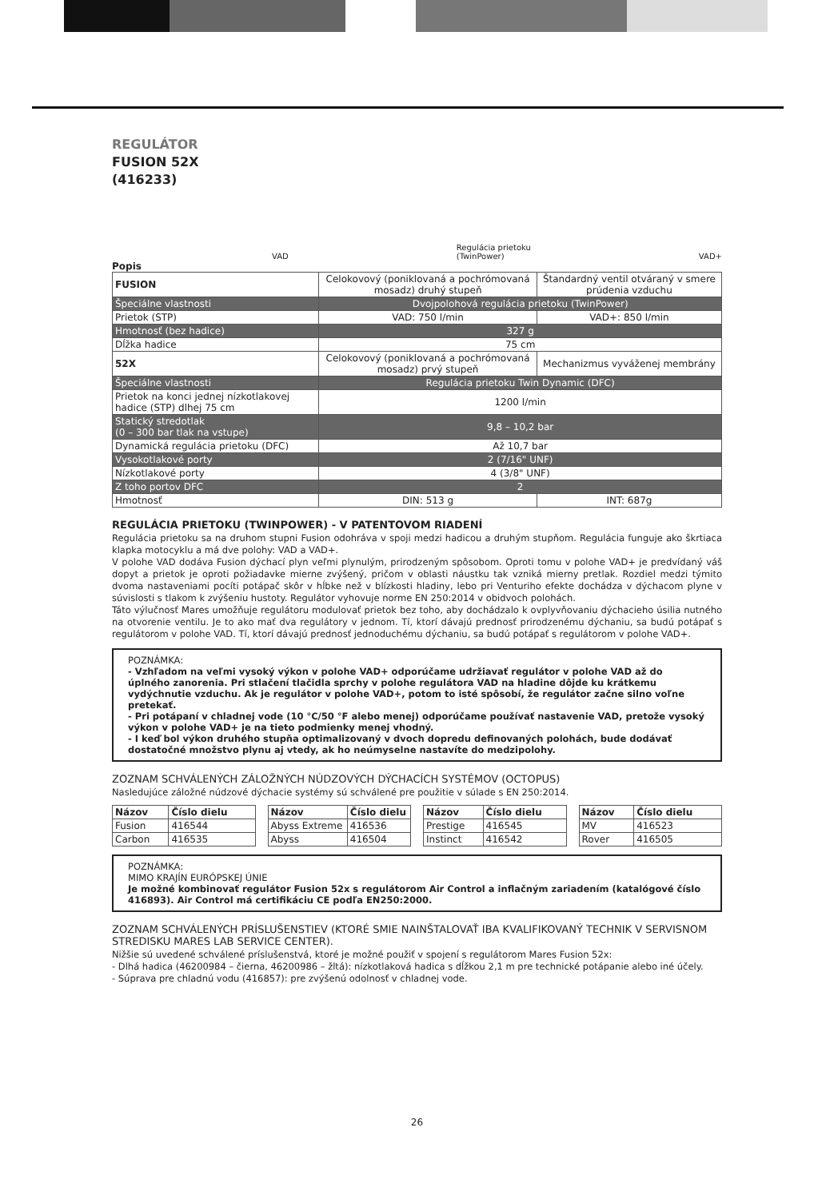REGULÁTOR
FUSION 52X
(416233)
VAD Regulácia prietoku
(TwinPower) VAD+
Popis
| FUSION | Celokovový (poniklovaná a pochrómovaná mosadz) druhý stupeň | Štandardný ventil otváraný v smere prúdenia vzduchu |
| Špeciálne vlastnosti | Dvojpolohová regulácia prietoku (TwinPower) | |
| Prietok (STP) | VAD: 750 l/min | VAD+: 850 l/min |
| Hmotnosť (bez hadice) | 327 g | |
| Dĺžka hadice | 75 cm | |
| 52X | Celokovový (poniklovaná a pochrómovaná mosadz) prvý stupeň | Mechanizmus vyváženej membrány |
| Špeciálne vlastnosti | Regulácia prietoku Twin Dynamic (DFC) | |
| Prietok na konci jednej nízkotlakovej hadice (STP) dlhej 75 cm | 1200 l/min | |
| Statický stredotlak (0 – 300 bar tlak na vstupe) | 9,8 – 10,2 bar | |
| Dynamická regulácia prietoku (DFC) | Až 10,7 bar | |
| Vysokotlakové porty | 2 (7/16" UNF) | |
| Nízkotlakové porty | 4 (3/8" UNF) | |
| Z toho portov DFC | 2 | |
| Hmotnosť | DIN: 513 g | INT: 687g |
REGULÁCIA PRIETOKU (TWINPOWER) - V PATENTOVOM RIADENÍ
Regulácia prietoku sa na druhom stupni Fusion odohráva v spoji medzi hadicou a druhým stupňom. Regulácia funguje ako škrtiaca klapka motocyklu a má dve polohy: VAD a VAD+.
V polohe VAD dodáva Fusion dýchací plyn veľmi plynulým, prirodzeným spôsobom. Oproti tomu v polohe VAD+ je predvídaný váš dopyt a prietok je oproti požiadavke mierne zvýšený, pričom v oblasti náustku tak vzniká mierny pretlak. Rozdiel medzi týmito dvoma nastaveniami pocíti potápač skôr v hĺbke než v blízkosti hladiny, lebo pri Venturiho efekte dochádza v dýchacom plyne v súvislosti s tlakom k zvýšeniu hustoty. Regulátor vyhovuje norme EN 250:2014 v obidvoch polohách.
Táto výlučnosť Mares umožňuje regulátoru modulovať prietok bez toho, aby dochádzalo k ovplyvňovaniu dýchacieho úsilia nutného na otvorenie ventilu. Je to ako mať dva regulátory v jednom. Tí, ktorí dávajú prednosť prirodzenému dýchaniu, sa budú potápať s regulátorom v polohe VAD. Tí, ktorí dávajú prednosť jednoduchému dýchaniu, sa budú potápať s regulátorom v polohe VAD+.
POZNÁMKA:
- Vzhľadom na veľmi vysoký výkon v polohe VAD+ odporúčame udržiavať regulátor v polohe VAD až do úplného zanorenia. Pri stlačení tlačidla sprchy v polohe regulátora VAD na hladine dôjde ku krátkemu vydýchnutie vzduchu. Ak je regulátor v polohe VAD+, potom to isté spôsobí, že regulátor začne silno voľne pretekať.
- Pri potápaní v chladnej vode (10 °C/50 °F alebo menej) odporúčame používať nastavenie VAD, pretože vysoký výkon v polohe VAD+ je na tieto podmienky menej vhodný.
- I keď bol výkon druhého stupňa optimalizovaný v dvoch dopredu definovaných polohách, bude dodávať dostatočné množstvo plynu aj vtedy, ak ho neúmyselne nastavíte do medzipolohy.
ZOZNAM SCHVÁLENÝCH ZÁLOŽNÝCH NÚDZOVÝCH DÝCHACÍCH SYSTÉMOV (OCTOPUS)
Nasledujúce záložné núdzové dýchacie systémy sú schválené pre použitie v súlade s EN 250:2014.
| Názov | Číslo dielu |
| --- | --- |
| Fusion | 416544 |
| Carbon | 416535 |
| Názov | Číslo dielu |
| --- | --- |
| Abyss Extreme | 416536 |
| Abyss | 416504 |
| Názov | Číslo dielu |
| --- | --- |
| Prestige | 416545 |
| Instinct | 416542 |
| Názov | Číslo dielu |
| --- | --- |
| MV | 416523 |
| Rover | 416505 |
POZNÁMKA:
MIMO KRAJÍN EURÓPSKEJ ÚNIE
Je možné kombinovať regulátor Fusion 52x s regulátorom Air Control a inflačným zariadením (katalógové číslo 416893). Air Control má certifikáciu CE podľa EN250:2000.
ZOZNAM SCHVÁLENÝCH PRÍSLUŠENSTIEV (KTORÉ SMIE NAINŠTALOVAŤ IBA KVALIFIKOVANÝ TECHNIK V SERVISNOM STREDISKU MARES LAB SERVICE CENTER).
Nižšie sú uvedené schválené príslušenstvá, ktoré je možné použiť v spojení s regulátorom Mares Fusion 52x:
- Dlhá hadica (46200984 – čierna, 46200986 – žltá): nízkotlaková hadica s dĺžkou 2,1 m pre technické potápanie alebo iné účely.
- Súprava pre chladnú vodu (416857): pre zvýšenú odolnosť v chladnej vode.
26